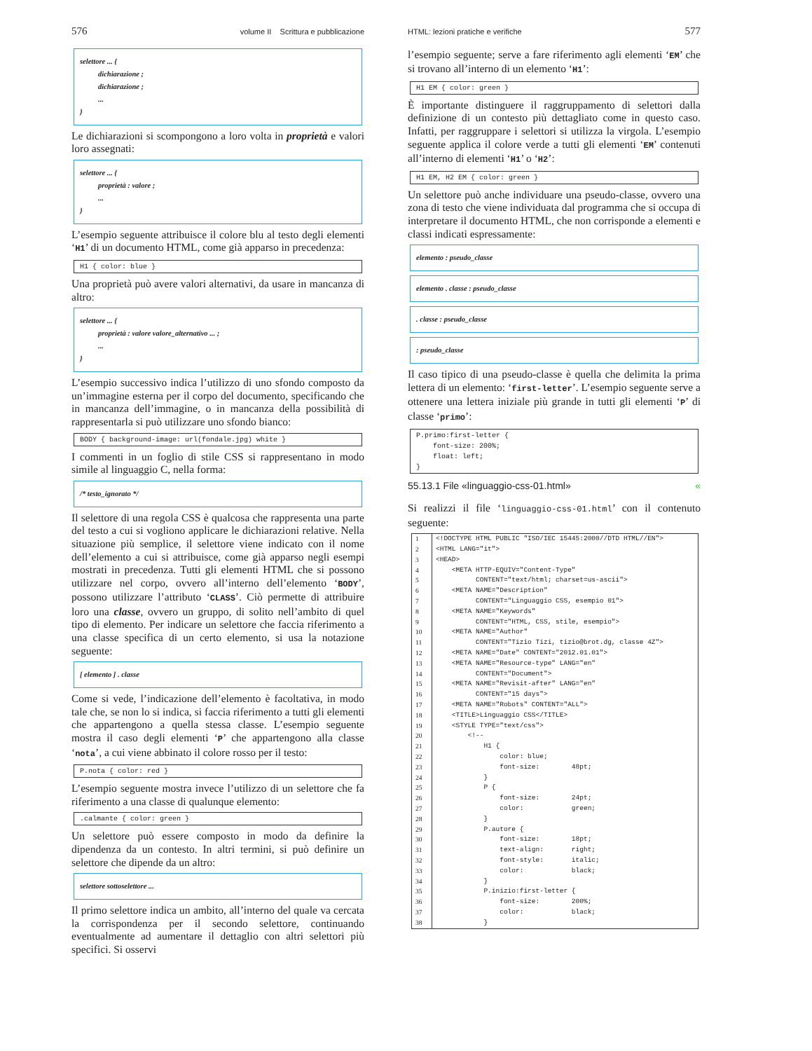576 volume II Scrittura e pubblicazione
selettore ... {
dichiarazione ;
dichiarazione ;
...
}
Le dichiarazioni si scompongono a loro volta in proprietà e valori loro assegnati:
selettore ... {
proprietà : valore ;
...
}
L’esempio seguente attribuisce il colore blu al testo degli elementi ‘H1’ di un documento HTML, come già apparso in precedenza:
H1 { color: blue }
Una proprietà può avere valori alternativi, da usare in mancanza di altro:
selettore ... {
proprietà : valore valore_alternativo ... ;
...
}
L’esempio successivo indica l’utilizzo di uno sfondo composto da un’immagine esterna per il corpo del documento, specificando che in mancanza dell’immagine, o in mancanza della possibilità di rappresentarla si può utilizzare uno sfondo bianco:
BODY { background-image: url(fondale.jpg) white }
I commenti in un foglio di stile CSS si rappresentano in modo simile al linguaggio C, nella forma:
/* testo_ignorato */
Il selettore di una regola CSS è qualcosa che rappresenta una parte del testo a cui si vogliono applicare le dichiarazioni relative. Nella situazione più semplice, il selettore viene indicato con il nome dell’elemento a cui si attribuisce, come già apparso negli esempi mostrati in precedenza. Tutti gli elementi HTML che si possono utilizzare nel corpo, ovvero all’interno dell’elemento ‘BODY’, possono utilizzare l’attributo ‘CLASS’. Ciò permette di attribuire loro una classe, ovvero un gruppo, di solito nell’ambito di quel tipo di elemento. Per indicare un selettore che faccia riferimento a una classe specifica di un certo elemento, si usa la notazione seguente:
[ elemento ] . classe
Come si vede, l’indicazione dell’elemento è facoltativa, in modo tale che, se non lo si indica, si faccia riferimento a tutti gli elementi che appartengono a quella stessa classe. L’esempio seguente mostra il caso degli elementi ‘P’ che appartengono alla classe ‘nota’, a cui viene abbinato il colore rosso per il testo:
P.nota { color: red }
L’esempio seguente mostra invece l’utilizzo di un selettore che fa riferimento a una classe di qualunque elemento:
.calmante { color: green }
Un selettore può essere composto in modo da definire la dipendenza da un contesto. In altri termini, si può definire un selettore che dipende da un altro:
selettore sottoselettore ...
Il primo selettore indica un ambito, all’interno del quale va cercata la corrispondenza per il secondo selettore, continuando eventualmente ad aumentare il dettaglio con altri selettori più specifici. Si osservi
HTML: lezioni pratiche e verifiche 577
l’esempio seguente; serve a fare riferimento agli elementi ‘EM’ che si trovano all’interno di un elemento ‘H1’:
H1 EM { color: green }
È importante distinguere il raggruppamento di selettori dalla definizione di un contesto più dettagliato come in questo caso. Infatti, per raggruppare i selettori si utilizza la virgola. L’esempio seguente applica il colore verde a tutti gli elementi ‘EM’ contenuti all’interno di elementi ‘H1’ o ‘H2’:
H1 EM, H2 EM { color: green }
Un selettore può anche individuare una pseudo-classe, ovvero una zona di testo che viene individuata dal programma che si occupa di interpretare il documento HTML, che non corrisponde a elementi e classi indicati espressamente:
elemento : pseudo_classe
elemento . classe : pseudo_classe
. classe : pseudo_classe
: pseudo_classe
Il caso tipico di una pseudo-classe è quella che delimita la prima lettera di un elemento: ‘first-letter’. L’esempio seguente serve a ottenere una lettera iniziale più grande in tutti gli elementi ‘P’ di classe ‘primo’:
P.primo:first-letter { font-size: 200%; float: left; }
55.13.1 File «linguaggio-css-01.html» «
Si realizzi il file ‘linguaggio-css-01.html’ con il contenuto seguente:
| 1 | <!DOCTYPE HTML PUBLIC "ISO/IEC 15445:2000//DTD HTML//EN"> |
| 2 | <HTML LANG="it"> |
| 3 | <HEAD> |
| 4 | <META HTTP-EQUIV="Content-Type" |
| 5 | CONTENT="text/html; charset=us-ascii"> |
| 6 | <META NAME="Description" |
| 7 | CONTENT="Linguaggio CSS, esempio 01"> |
| 8 | <META NAME="Keywords" |
| 9 | CONTENT="HTML, CSS, stile, esempio"> |
| 10 | <META NAME="Author" |
| 11 | CONTENT="Tizio Tizi, tizio@brot.dg, classe 4Z"> |
| 12 | <META NAME="Date" CONTENT="2012.01.01"> |
| 13 | <META NAME="Resource-type" LANG="en" |
| 14 | CONTENT="Document"> |
| 15 | <META NAME="Revisit-after" LANG="en" |
| 16 | CONTENT="15 days"> |
| 17 | <META NAME="Robots" CONTENT="ALL"> |
| 18 | <TITLE>Linguaggio CSS</TITLE> |
| 19 | <STYLE TYPE="text/css"> |
| 20 | <!-- |
| 21 | H1 { |
| 22 | color: blue; |
| 23 | font-size: 48pt; |
| 24 | } |
| 25 | P { |
| 26 | font-size: 24pt; |
| 27 | color: green; |
| 28 | } |
| 29 | P.autore { |
| 30 | font-size: 18pt; |
| 31 | text-align: right; |
| 32 | font-style: italic; |
| 33 | color: black; |
| 34 | } |
| 35 | P.inizio:first-letter { |
| 36 | font-size: 200%; |
| 37 | color: black; |
| 38 | } |